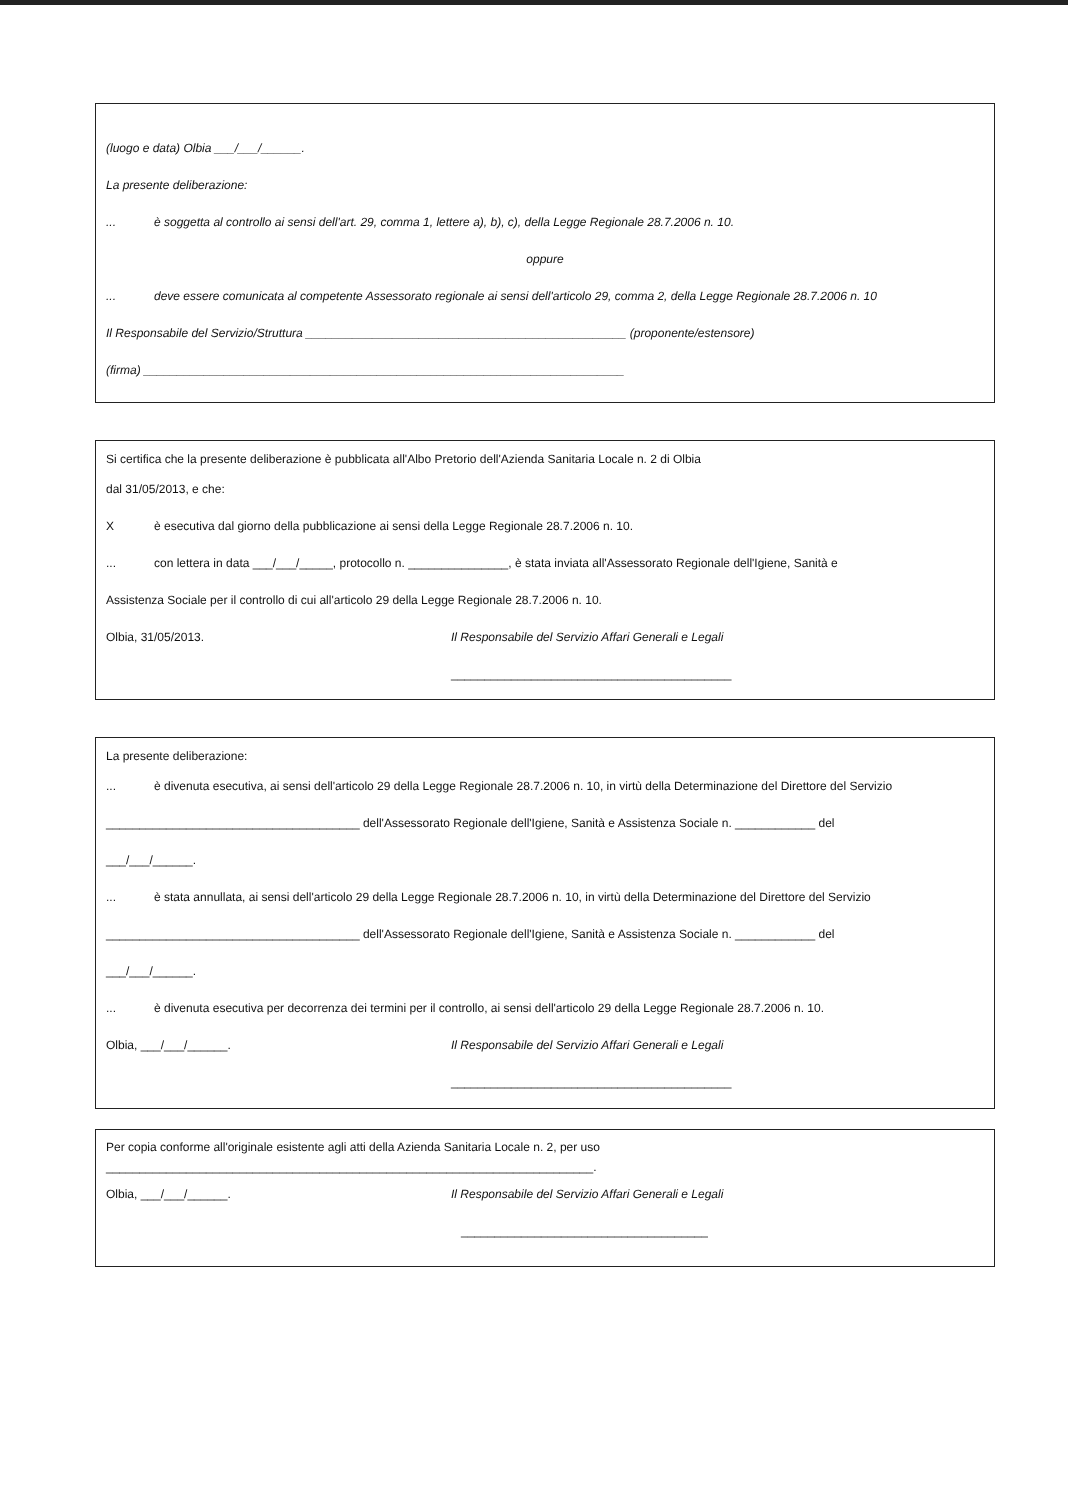(luogo e data) Olbia ___/___/______.
La presente deliberazione:
... è soggetta al controllo ai sensi dell'art. 29, comma 1, lettere a), b), c), della Legge Regionale 28.7.2006 n. 10.
oppure
... deve essere comunicata al competente Assessorato regionale ai sensi dell'articolo 29, comma 2, della Legge Regionale 28.7.2006 n. 10
Il Responsabile del Servizio/Struttura ________________________________________________ (proponente/estensore)
(firma) ________________________________________________________________________
Si certifica che la presente deliberazione è pubblicata all'Albo Pretorio dell'Azienda Sanitaria Locale n. 2 di Olbia
dal 31/05/2013, e che:
Xè esecutiva dal giorno della pubblicazione ai sensi della Legge Regionale 28.7.2006 n. 10.
... con lettera in data ___/___/_____, protocollo n. _______________, è stata inviata all'Assessorato Regionale dell'Igiene, Sanità e
Assistenza Sociale per il controllo di cui all'articolo 29 della Legge Regionale 28.7.2006 n. 10.
Olbia, 31/05/2013. Il Responsabile del Servizio Affari Generali e Legali
__________________________________________
La presente deliberazione:
... è divenuta esecutiva, ai sensi dell'articolo 29 della Legge Regionale 28.7.2006 n. 10, in virtù della Determinazione del Direttore del Servizio
______________________________________ dell'Assessorato Regionale dell'Igiene, Sanità e Assistenza Sociale n. ____________ del
___/___/______.
... è stata annullata, ai sensi dell'articolo 29 della Legge Regionale 28.7.2006 n. 10, in virtù della Determinazione del Direttore del Servizio
______________________________________ dell'Assessorato Regionale dell'Igiene, Sanità e Assistenza Sociale n. ____________ del
___/___/______.
... è divenuta esecutiva per decorrenza dei termini per il controllo, ai sensi dell'articolo 29 della Legge Regionale 28.7.2006 n. 10.
Olbia, ___/___/______. Il Responsabile del Servizio Affari Generali e Legali
__________________________________________
Per copia conforme all'originale esistente agli atti della Azienda Sanitaria Locale n. 2, per uso
_________________________________________________________________________.
Olbia, ___/___/______. Il Responsabile del Servizio Affari Generali e Legali
_____________________________________